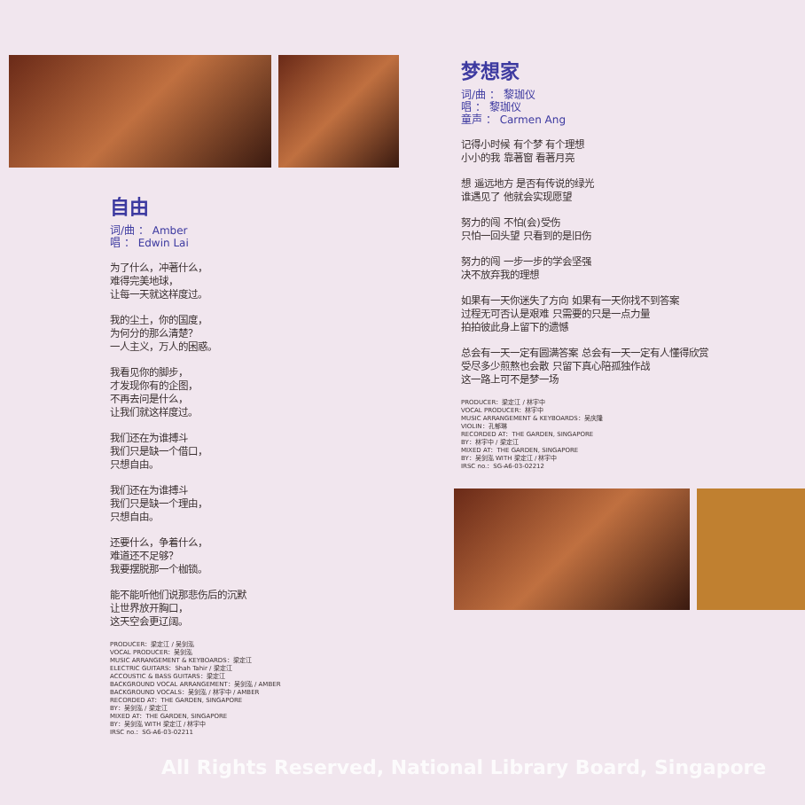自由
词/曲 ： Amber
唱 ： Edwin Lai
为了什么，冲著什么，
难得完美地球，
让每一天就这样度过。
我的尘土，你的国度，
为何分的那么清楚？
一人主义，万人的困惑。
我看见你的脚步，
才发现你有的企图，
不再去问是什么，
让我们就这样度过。
我们还在为谁搏斗
我们只是缺一个借口，
只想自由。
我们还在为谁搏斗
我们只是缺一个理由，
只想自由。
还要什么，争着什么，
难道还不足够？
我要摆脱那一个枷锁。
能不能听他们说那悲伤后的沉默
让世界放开胸口，
这天空会更辽阔。
PRODUCER：梁定江 / 吴剑泓
VOCAL PRODUCER：吴剑泓
MUSIC ARRANGEMENT & KEYBOARDS：梁定江
ELECTRIC GUITARS：Shah Tahir / 梁定江
ACCOUSTIC & BASS GUITARS：梁定江
BACKGROUND VOCAL ARRANGEMENT：吴剑泓 / AMBER
BACKGROUND VOCALS：吴剑泓 / 林宇中 / AMBER
RECORDED AT：THE GARDEN, SINGAPORE
BY：吴剑泓 / 梁定江
MIXED AT：THE GARDEN, SINGAPORE
BY：吴剑泓 WITH 梁定江 / 林宇中
IRSC no.：SG-A6-03-02211
梦想家
词/曲 ： 黎珈仪
唱 ： 黎珈仪
童声 ： Carmen Ang
记得小时候 有个梦 有个理想
小小的我 靠著窗 看著月亮
想 遥远地方 是否有传说的绿光
谁遇见了 他就会实现愿望
努力的闯 不怕(会)受伤
只怕一回头望 只看到的是旧伤
努力的闯 一步一步的学会坚强
决不放弃我的理想
如果有一天你迷失了方向 如果有一天你找不到答案
过程无可否认是艰难 只需要的只是一点力量
拍拍彼此身上留下的遗憾
总会有一天一定有圆满答案 总会有一天一定有人懂得欣赏
受尽多少煎熬也会散 只留下真心陪孤独作战
这一路上可不是梦一场
PRODUCER：梁定江 / 林宇中
VOCAL PRODUCER：林宇中
MUSIC ARRANGEMENT & KEYBOARDS：吴庆隆
VIOLIN：孔郁琳
RECORDED AT：THE GARDEN, SINGAPORE
BY：林宇中 / 梁定江
MIXED AT：THE GARDEN, SINGAPORE
BY：吴剑泓 WITH 梁定江 / 林宇中
IRSC no.：SG-A6-03-02212
All Rights Reserved, National Library Board, Singapore